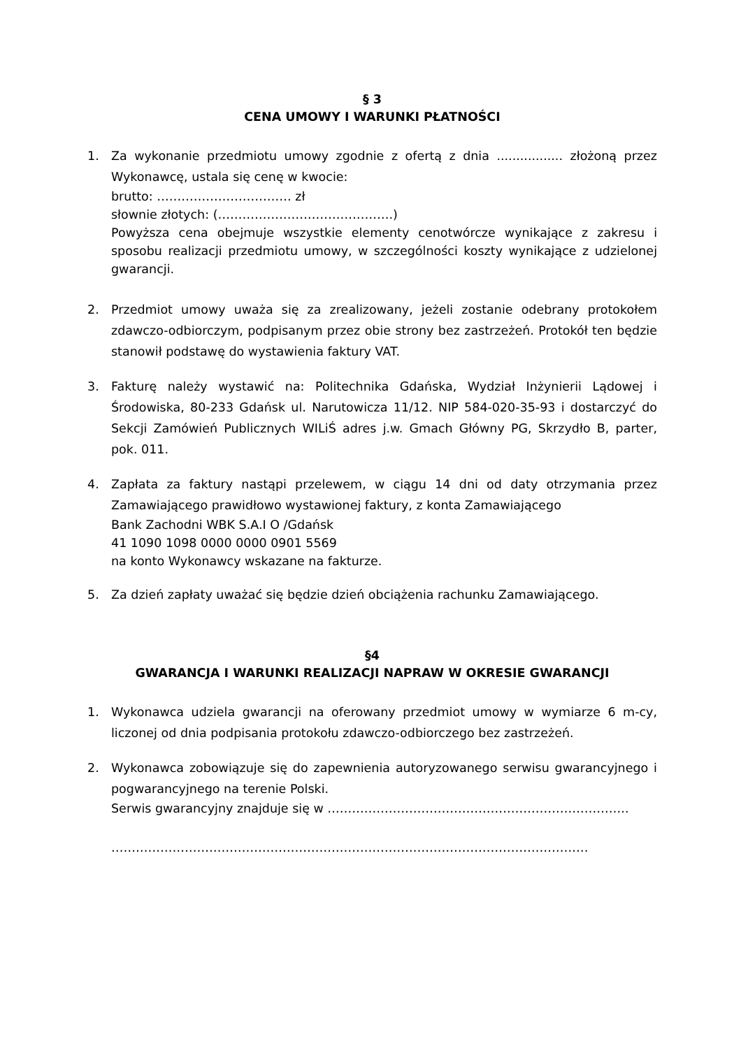§ 3
CENA UMOWY I WARUNKI PŁATNOŚCI
1. Za wykonanie przedmiotu umowy zgodnie z ofertą z dnia ................. złożoną przez Wykonawcę, ustala się cenę w kwocie:
brutto: …………………………… zł
słownie złotych: (…………………………………….)
Powyższa cena obejmuje wszystkie elementy cenotwórcze wynikające z zakresu i sposobu realizacji przedmiotu umowy, w szczególności koszty wynikające z udzielonej gwarancji.
2. Przedmiot umowy uważa się za zrealizowany, jeżeli zostanie odebrany protokołem zdawczo-odbiorczym, podpisanym przez obie strony bez zastrzeżeń. Protokół ten będzie stanowił podstawę do wystawienia faktury VAT.
3. Fakturę należy wystawić na: Politechnika Gdańska, Wydział Inżynierii Lądowej i Środowiska, 80-233 Gdańsk ul. Narutowicza 11/12. NIP 584-020-35-93 i dostarczyć do Sekcji Zamówień Publicznych WILiŚ adres j.w. Gmach Główny PG, Skrzydło B, parter, pok. 011.
4. Zapłata za faktury nastąpi przelewem, w ciągu 14 dni od daty otrzymania przez Zamawiającego prawidłowo wystawionej faktury, z konta Zamawiającego
Bank Zachodni WBK S.A.I O /Gdańsk
41 1090 1098 0000 0000 0901 5569
na konto Wykonawcy wskazane na fakturze.
5. Za dzień zapłaty uważać się będzie dzień obciążenia rachunku Zamawiającego.
§4
GWARANCJA I WARUNKI REALIZACJI NAPRAW W OKRESIE GWARANCJI
1. Wykonawca udziela gwarancji na oferowany przedmiot umowy w wymiarze 6 m-cy, liczonej od dnia podpisania protokołu zdawczo-odbiorczego bez zastrzeżeń.
2. Wykonawca zobowiązuje się do zapewnienia autoryzowanego serwisu gwarancyjnego i pogwarancyjnego na terenie Polski.
Serwis gwarancyjny znajduje się w ………………………………………………………………..
………………………………………………………………………………………………………